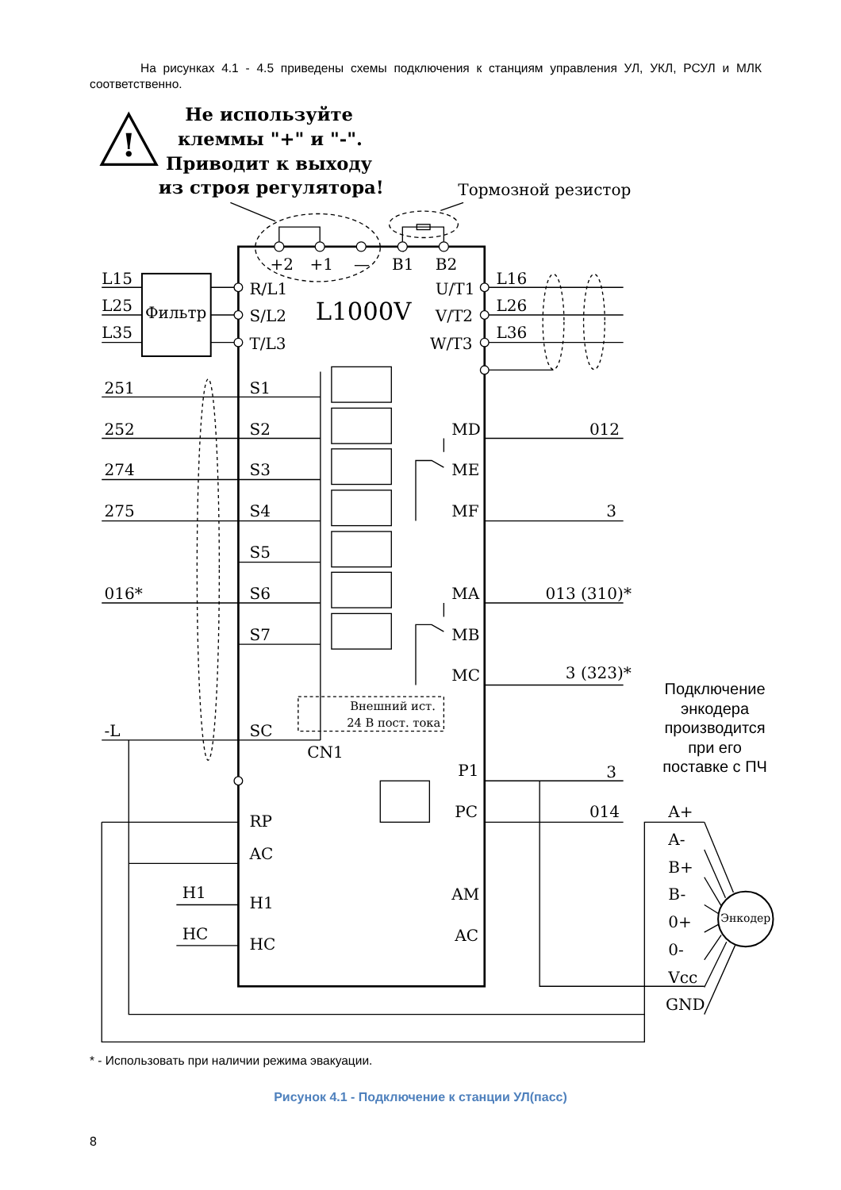На рисунках 4.1 - 4.5 приведены схемы подключения к станциям управления УЛ, УКЛ, РСУЛ и МЛК соответственно.
!
Не используйте
клеммы "+" и "-".
Приводит к выходу
из строя регулятора!
Тормозной резистор
+2
+1
—
B1
B2
L15
L25
L35
Фильтр
R/L1
S/L2
T/L3
L1000V
U/T1
V/T2
W/T3
L16
L26
L36
251
252
274
275
016*
S1
S2
S3
S4
S5
S6
S7
MD
012
ME
MF
3
MA
013 (310)*
MB
MC
3 (323)*
Внешний ист.
24 В пост. тока
-L
SC
CN1
P1
3
RP
PC
014
AC
H1
H1
AM
HC
HC
AC
A+
A-
B+
B-
0+
0-
Vcc
GND
Энкодер
Подключение
энкодера
производится
при его
поставке с ПЧ
* - Использовать при наличии режима эвакуации.
Рисунок 4.1 - Подключение к станции УЛ(пасс)
8